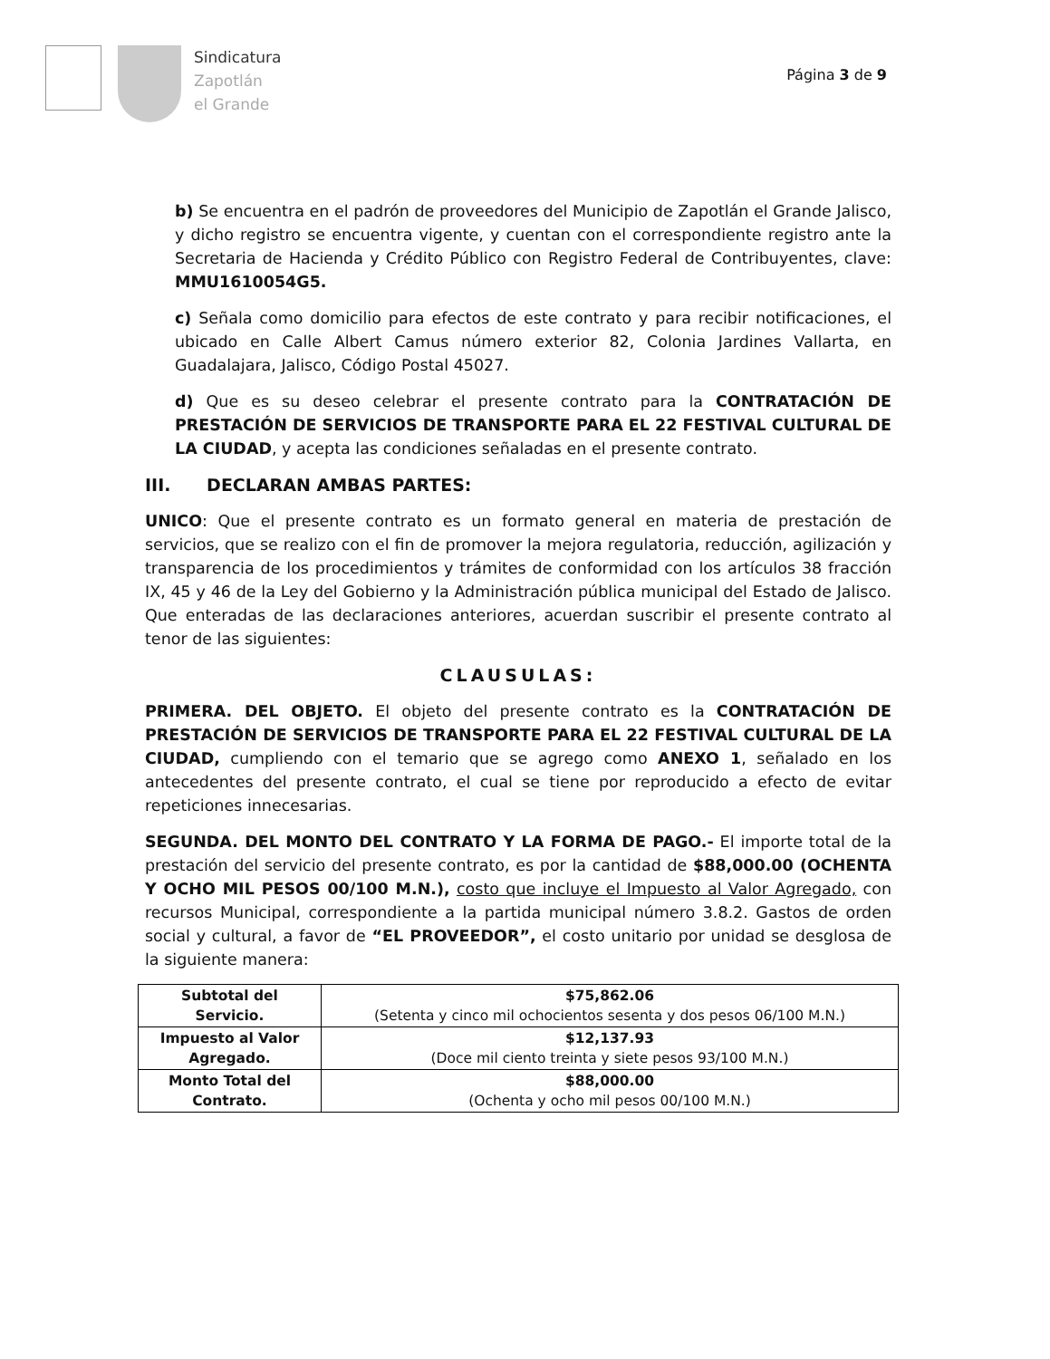Sindicatura
Zapotlán
el Grande
Página 3 de 9
b) Se encuentra en el padrón de proveedores del Municipio de Zapotlán el Grande Jalisco, y dicho registro se encuentra vigente, y cuentan con el correspondiente registro ante la Secretaria de Hacienda y Crédito Público con Registro Federal de Contribuyentes, clave: MMU1610054G5.
c) Señala como domicilio para efectos de este contrato y para recibir notificaciones, el ubicado en Calle Albert Camus número exterior 82, Colonia Jardines Vallarta, en Guadalajara, Jalisco, Código Postal 45027.
d) Que es su deseo celebrar el presente contrato para la CONTRATACIÓN DE PRESTACIÓN DE SERVICIOS DE TRANSPORTE PARA EL 22 FESTIVAL CULTURAL DE LA CIUDAD, y acepta las condiciones señaladas en el presente contrato.
III. DECLARAN AMBAS PARTES:
UNICO: Que el presente contrato es un formato general en materia de prestación de servicios, que se realizo con el fin de promover la mejora regulatoria, reducción, agilización y transparencia de los procedimientos y trámites de conformidad con los artículos 38 fracción IX, 45 y 46 de la Ley del Gobierno y la Administración pública municipal del Estado de Jalisco. Que enteradas de las declaraciones anteriores, acuerdan suscribir el presente contrato al tenor de las siguientes:
CLAUSULAS:
PRIMERA. DEL OBJETO. El objeto del presente contrato es la CONTRATACIÓN DE PRESTACIÓN DE SERVICIOS DE TRANSPORTE PARA EL 22 FESTIVAL CULTURAL DE LA CIUDAD, cumpliendo con el temario que se agrego como ANEXO 1, señalado en los antecedentes del presente contrato, el cual se tiene por reproducido a efecto de evitar repeticiones innecesarias.
SEGUNDA. DEL MONTO DEL CONTRATO Y LA FORMA DE PAGO.- El importe total de la prestación del servicio del presente contrato, es por la cantidad de $88,000.00 (OCHENTA Y OCHO MIL PESOS 00/100 M.N.), costo que incluye el Impuesto al Valor Agregado, con recursos Municipal, correspondiente a la partida municipal número 3.8.2. Gastos de orden social y cultural, a favor de “EL PROVEEDOR”, el costo unitario por unidad se desglosa de la siguiente manera:
| Subtotal del Servicio. | $75,862.06 (Setenta y cinco mil ochocientos sesenta y dos pesos 06/100 M.N.) |
| Impuesto al Valor Agregado. | $12,137.93 (Doce mil ciento treinta y siete pesos 93/100 M.N.) |
| Monto Total del Contrato. | $88,000.00 (Ochenta y ocho mil pesos 00/100 M.N.) |